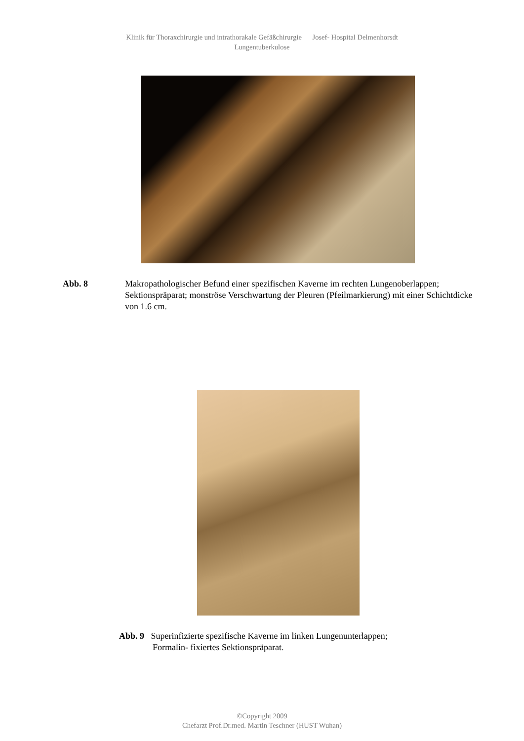Klinik für Thoraxchirurgie und intrathorakale Gefäßchirurgie Josef- Hospital Delmenhorsdt
Lungentuberkulose
Abb. 8 Makropathologischer Befund einer spezifischen Kaverne im rechten Lungenoberlappen; Sektionspräparat; monströse Verschwartung der Pleuren (Pfeilmarkierung) mit einer Schichtdicke von 1.6 cm.
Abb. 9 Superinfizierte spezifische Kaverne im linken Lungenunterlappen;
Formalin- fixiertes Sektionspräparat.
©Copyright 2009
Chefarzt Prof.Dr.med. Martin Teschner (HUST Wuhan)